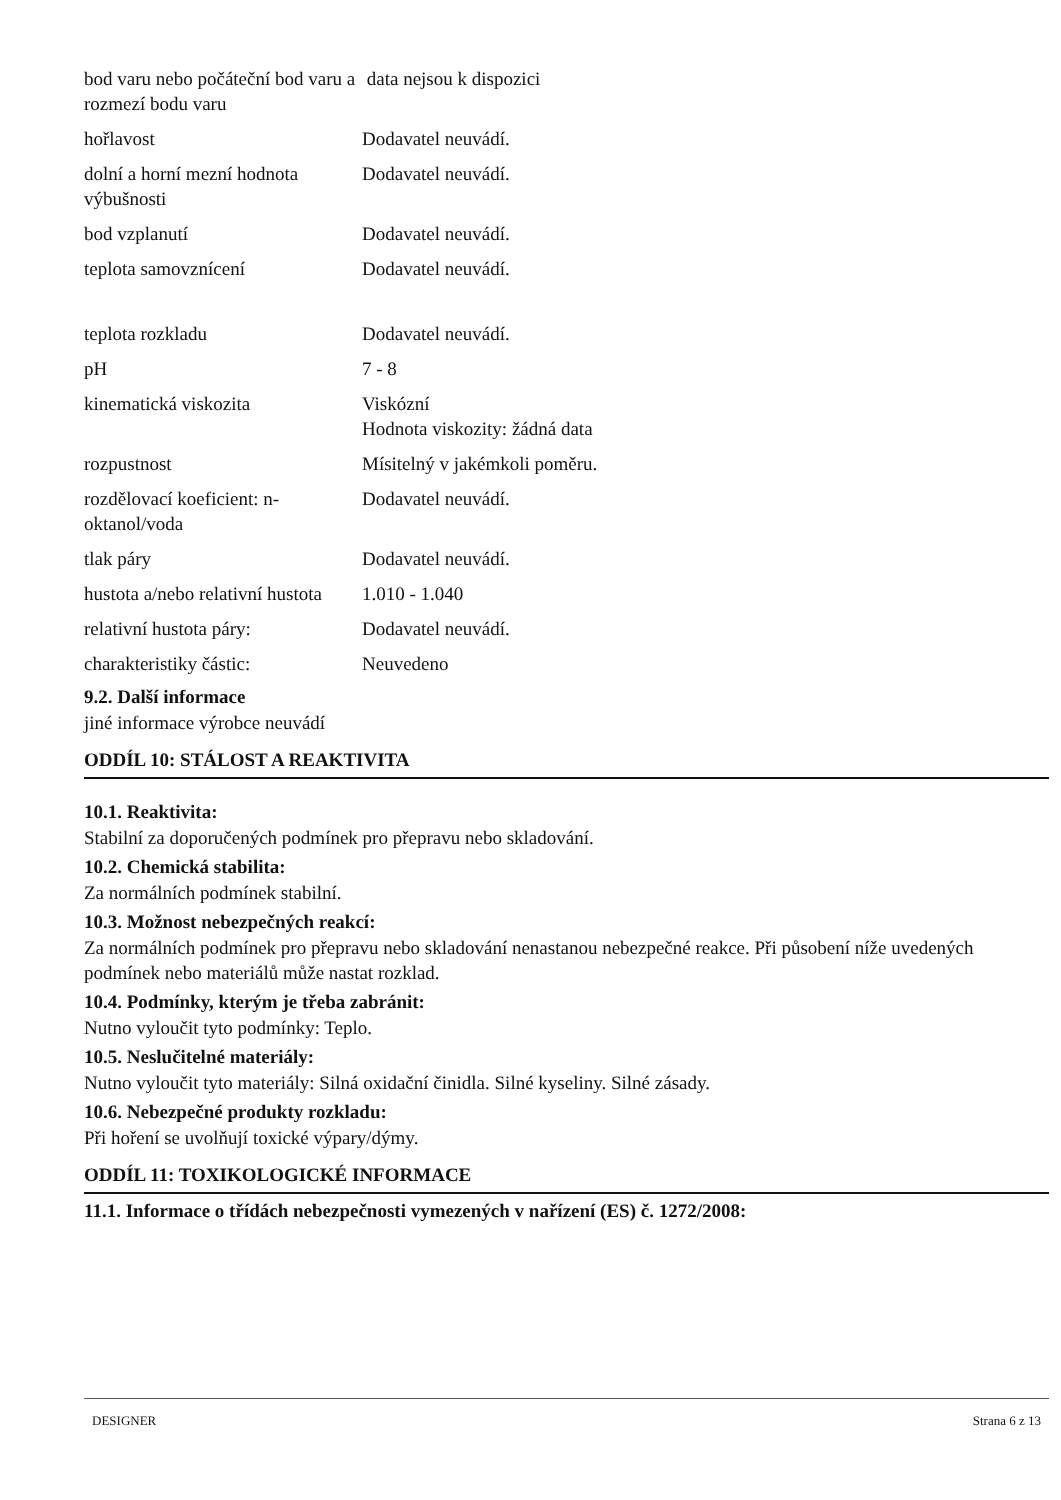| bod varu nebo počáteční bod varu a rozmezí bodu varu | data nejsou k dispozici |
| hořlavost | Dodavatel neuvádí. |
| dolní a horní mezní hodnota výbušnosti | Dodavatel neuvádí. |
| bod vzplanutí | Dodavatel neuvádí. |
| teplota samovznícení | Dodavatel neuvádí. |
| teplota rozkladu | Dodavatel neuvádí. |
| pH | 7 - 8 |
| kinematická viskozita | Viskózní Hodnota viskozity: žádná data |
| rozpustnost | Mísitelný v jakémkoli poměru. |
| rozdělovací koeficient: n-oktanol/voda | Dodavatel neuvádí. |
| tlak páry | Dodavatel neuvádí. |
| hustota a/nebo relativní hustota | 1.010 - 1.040 |
| relativní hustota páry: | Dodavatel neuvádí. |
| charakteristiky částic: | Neuvedeno |
9.2. Další informace
jiné informace výrobce neuvádí
ODDÍL 10: STÁLOST A REAKTIVITA
10.1. Reaktivita:
Stabilní za doporučených podmínek pro přepravu nebo skladování.
10.2. Chemická stabilita:
Za normálních podmínek stabilní.
10.3. Možnost nebezpečných reakcí:
Za normálních podmínek pro přepravu nebo skladování nenastanou nebezpečné reakce. Při působení níže uvedených podmínek nebo materiálů může nastat rozklad.
10.4. Podmínky, kterým je třeba zabránit:
Nutno vyloučit tyto podmínky: Teplo.
10.5. Neslučitelné materiály:
Nutno vyloučit tyto materiály: Silná oxidační činidla. Silné kyseliny. Silné zásady.
10.6. Nebezpečné produkty rozkladu:
Při hoření se uvolňují toxické výpary/dýmy.
ODDÍL 11: TOXIKOLOGICKÉ INFORMACE
11.1. Informace o třídách nebezpečnosti vymezených v nařízení (ES) č. 1272/2008:
DESIGNER Strana 6 z 13